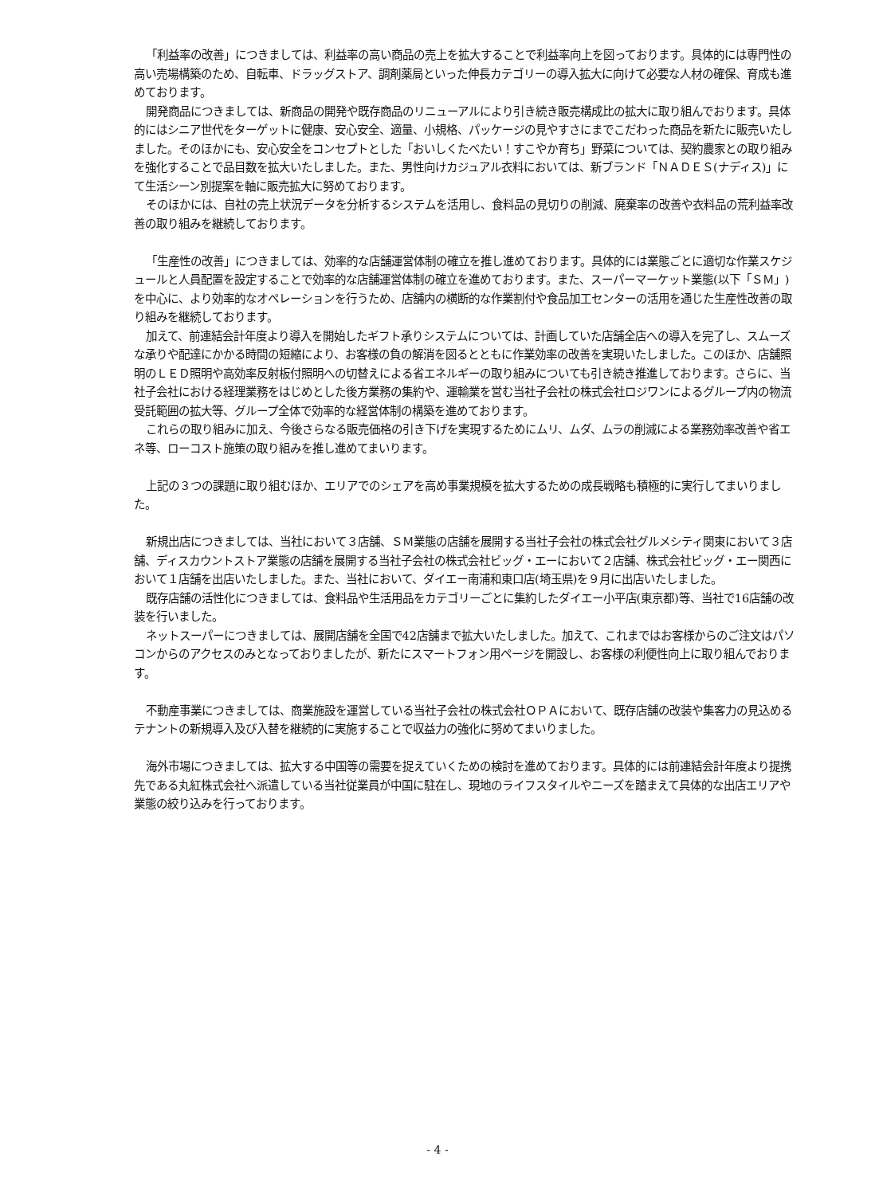「利益率の改善」につきましては、利益率の高い商品の売上を拡大することで利益率向上を図っております。具体的には専門性の高い売場構築のため、自転車、ドラッグストア、調剤薬局といった伸長カテゴリーの導入拡大に向けて必要な人材の確保、育成も進めております。
開発商品につきましては、新商品の開発や既存商品のリニューアルにより引き続き販売構成比の拡大に取り組んでおります。具体的にはシニア世代をターゲットに健康、安心安全、適量、小規格、パッケージの見やすさにまでこだわった商品を新たに販売いたしました。そのほかにも、安心安全をコンセプトとした「おいしくたべたい！すこやか育ち」野菜については、契約農家との取り組みを強化することで品目数を拡大いたしました。また、男性向けカジュアル衣料においては、新ブランド「ＮＡＤＥＳ(ナディス)」にて生活シーン別提案を軸に販売拡大に努めております。
そのほかには、自社の売上状況データを分析するシステムを活用し、食料品の見切りの削減、廃棄率の改善や衣料品の荒利益率改善の取り組みを継続しております。
「生産性の改善」につきましては、効率的な店舗運営体制の確立を推し進めております。具体的には業態ごとに適切な作業スケジュールと人員配置を設定することで効率的な店舗運営体制の確立を進めております。また、スーパーマーケット業態(以下「ＳＭ」)を中心に、より効率的なオペレーションを行うため、店舗内の横断的な作業割付や食品加工センターの活用を通じた生産性改善の取り組みを継続しております。
加えて、前連結会計年度より導入を開始したギフト承りシステムについては、計画していた店舗全店への導入を完了し、スムーズな承りや配達にかかる時間の短縮により、お客様の負の解消を図るとともに作業効率の改善を実現いたしました。このほか、店舗照明のＬＥＤ照明や高効率反射板付照明への切替えによる省エネルギーの取り組みについても引き続き推進しております。さらに、当社子会社における経理業務をはじめとした後方業務の集約や、運輸業を営む当社子会社の株式会社ロジワンによるグループ内の物流受託範囲の拡大等、グループ全体で効率的な経営体制の構築を進めております。
これらの取り組みに加え、今後さらなる販売価格の引き下げを実現するためにムリ、ムダ、ムラの削減による業務効率改善や省エネ等、ローコスト施策の取り組みを推し進めてまいります。
上記の３つの課題に取り組むほか、エリアでのシェアを高め事業規模を拡大するための成長戦略も積極的に実行してまいりました。
新規出店につきましては、当社において３店舗、ＳＭ業態の店舗を展開する当社子会社の株式会社グルメシティ関東において３店舗、ディスカウントストア業態の店舗を展開する当社子会社の株式会社ビッグ・エーにおいて２店舗、株式会社ビッグ・エー関西において１店舗を出店いたしました。また、当社において、ダイエー南浦和東口店(埼玉県)を９月に出店いたしました。
既存店舗の活性化につきましては、食料品や生活用品をカテゴリーごとに集約したダイエー小平店(東京都)等、当社で16店舗の改装を行いました。
ネットスーパーにつきましては、展開店舗を全国で42店舗まで拡大いたしました。加えて、これまではお客様からのご注文はパソコンからのアクセスのみとなっておりましたが、新たにスマートフォン用ページを開設し、お客様の利便性向上に取り組んでおります。
不動産事業につきましては、商業施設を運営している当社子会社の株式会社ＯＰＡにおいて、既存店舗の改装や集客力の見込めるテナントの新規導入及び入替を継続的に実施することで収益力の強化に努めてまいりました。
海外市場につきましては、拡大する中国等の需要を捉えていくための検討を進めております。具体的には前連結会計年度より提携先である丸紅株式会社へ派遣している当社従業員が中国に駐在し、現地のライフスタイルやニーズを踏まえて具体的な出店エリアや業態の絞り込みを行っております。
- 4 -